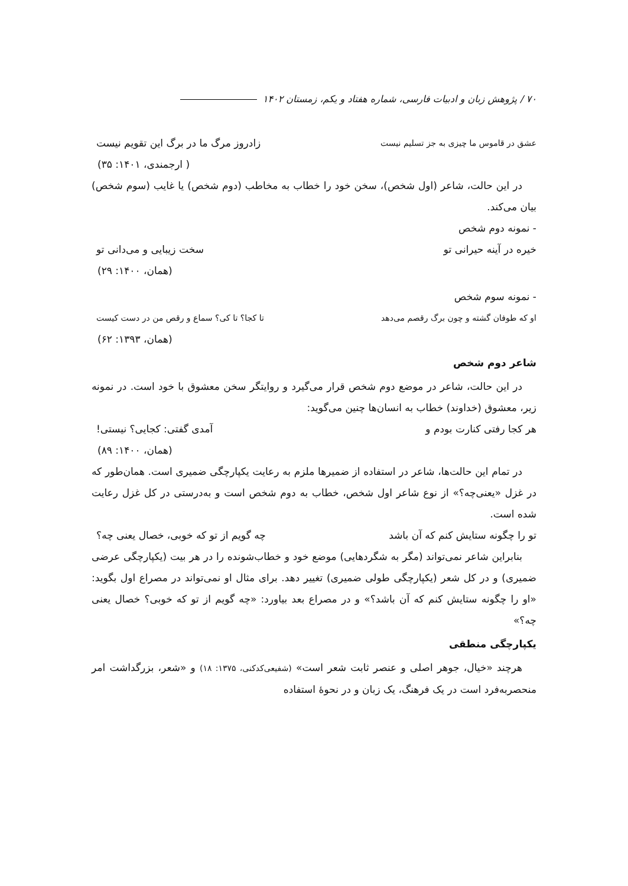۷۰ / پژوهش زبان و ادبیات فارسی، شماره هفتاد و یکم، زمستان ۱۴۰۲
عشق در قاموس ما چیزی به جز تسلیم نیست زادروز مرگ ما در برگ این تقویم نیست
( ارجمندی، ۱۴۰۱: ۳۵)
در این حالت، شاعر (اول شخص)، سخن خود را خطاب به مخاطب (دوم شخص) یا غایب (سوم شخص) بیان می‌کند.
- نمونه دوم شخص
خیره در آینه حیرانی تو سخت زیبایی و می‌دانی تو
(همان، ۱۴۰۰: ۲۹)
- نمونه سوم شخص
او که طوفان گشته و چون برگ رقصم می‌دهد تا کجا؟ تا کی؟ سماع و رقص من در دست کیست
(همان، ۱۳۹۳: ۶۲)
شاعر دوم شخص
در این حالت، شاعر در موضع دوم شخص قرار می‌گیرد و روایتگر سخن معشوق با خود است. در نمونه زیر، معشوق (خداوند) خطاب به انسان‌ها چنین می‌گوید:
هر کجا رفتی کنارت بودم و آمدی گفتی: کجایی؟ نیستی!
(همان، ۱۴۰۰: ۸۹)
در تمام این حالت‌ها، شاعر در استفاده از ضمیرها ملزم به رعایت یکپارچگی ضمیری است. همان‌طور که در غزل «یعنی‌چه؟» از نوع شاعر اول شخص، خطاب به دوم شخص است و به‌درستی در کل غزل رعایت شده است.
تو را چگونه ستایش کنم که آن باشد چه گویم از تو که خوبی، خصال یعنی چه؟
بنابراین شاعر نمی‌تواند (مگر به شگردهایی) موضع خود و خطاب‌شونده را در هر بیت (یکپارچگی عرضی ضمیری) و در کل شعر (یکپارچگی طولی ضمیری) تغییر دهد. برای مثال او نمی‌تواند در مصراع اول بگوید: «او را چگونه ستایش کنم که آن باشد؟» و در مصراع بعد بیاورد: «چه گویم از تو که خوبی؟ خصال یعنی چه؟»
یکپارچگی منطقی
هرچند «خیال، جوهر اصلی و عنصر ثابت شعر است» (شفیعی‌کدکنی، ۱۳۷۵: ۱۸) و «شعر، بزرگداشت امر منحصربه‌فرد است در یک فرهنگ، یک زبان و در نحوهٔ استفاده